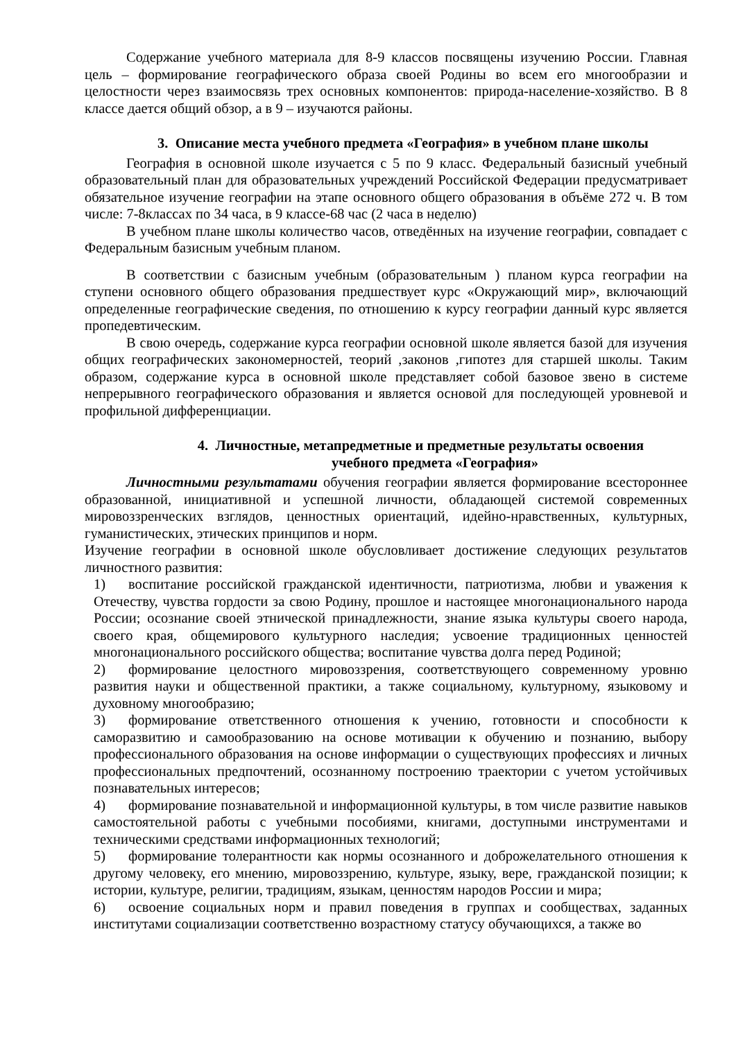Содержание учебного материала для 8-9 классов посвящены изучению России. Главная цель – формирование географического образа своей Родины во всем его многообразии и целостности через взаимосвязь трех основных компонентов: природа-население-хозяйство. В 8 классе дается общий обзор, а в 9 – изучаются районы.
3. Описание места учебного предмета «География» в учебном плане школы
География в основной школе изучается с 5 по 9 класс. Федеральный базисный учебный образовательный план для образовательных учреждений Российской Федерации предусматривает обязательное изучение географии на этапе основного общего образования в объёме 272 ч. В том числе: 7-8классах по 34 часа, в 9 классе-68 час (2 часа в неделю)
В учебном плане школы количество часов, отведённых на изучение географии, совпадает с Федеральным базисным учебным планом.
В соответствии с базисным учебным (образовательным ) планом курса географии на ступени основного общего образования предшествует курс «Окружающий мир», включающий определенные географические сведения, по отношению к курсу географии данный курс является пропедевтическим.
В свою очередь, содержание курса географии основной школе является базой для изучения общих географических закономерностей, теорий ,законов ,гипотез для старшей школы. Таким образом, содержание курса в основной школе представляет собой базовое звено в системе непрерывного географического образования и является основой для последующей уровневой и профильной дифференциации.
4. Личностные, метапредметные и предметные результаты освоения
учебного предмета «География»
Личностными результатами обучения географии является формирование всестороннее образованной, инициативной и успешной личности, обладающей системой современных мировоззренческих взглядов, ценностных ориентаций, идейно-нравственных, культурных, гуманистических, этических принципов и норм.
Изучение географии в основной школе обусловливает достижение следующих результатов личностного развития:
1) воспитание российской гражданской идентичности, патриотизма, любви и уважения к Отечеству, чувства гордости за свою Родину, прошлое и настоящее многонационального народа России; осознание своей этнической принадлежности, знание языка культуры своего народа, своего края, общемирового культурного наследия; усвоение традиционных ценностей многонационального российского общества; воспитание чувства долга перед Родиной;
2) формирование целостного мировоззрения, соответствующего современному уровню развития науки и общественной практики, а также социальному, культурному, языковому и духовному многообразию;
3) формирование ответственного отношения к учению, готовности и способности к саморазвитию и самообразованию на основе мотивации к обучению и познанию, выбору профессионального образования на основе информации о существующих профессиях и личных профессиональных предпочтений, осознанному построению траектории с учетом устойчивых познавательных интересов;
4) формирование познавательной и информационной культуры, в том числе развитие навыков самостоятельной работы с учебными пособиями, книгами, доступными инструментами и техническими средствами информационных технологий;
5) формирование толерантности как нормы осознанного и доброжелательного отношения к другому человеку, его мнению, мировоззрению, культуре, языку, вере, гражданской позиции; к истории, культуре, религии, традициям, языкам, ценностям народов России и мира;
6) освоение социальных норм и правил поведения в группах и сообществах, заданных институтами социализации соответственно возрастному статусу обучающихся, а также во